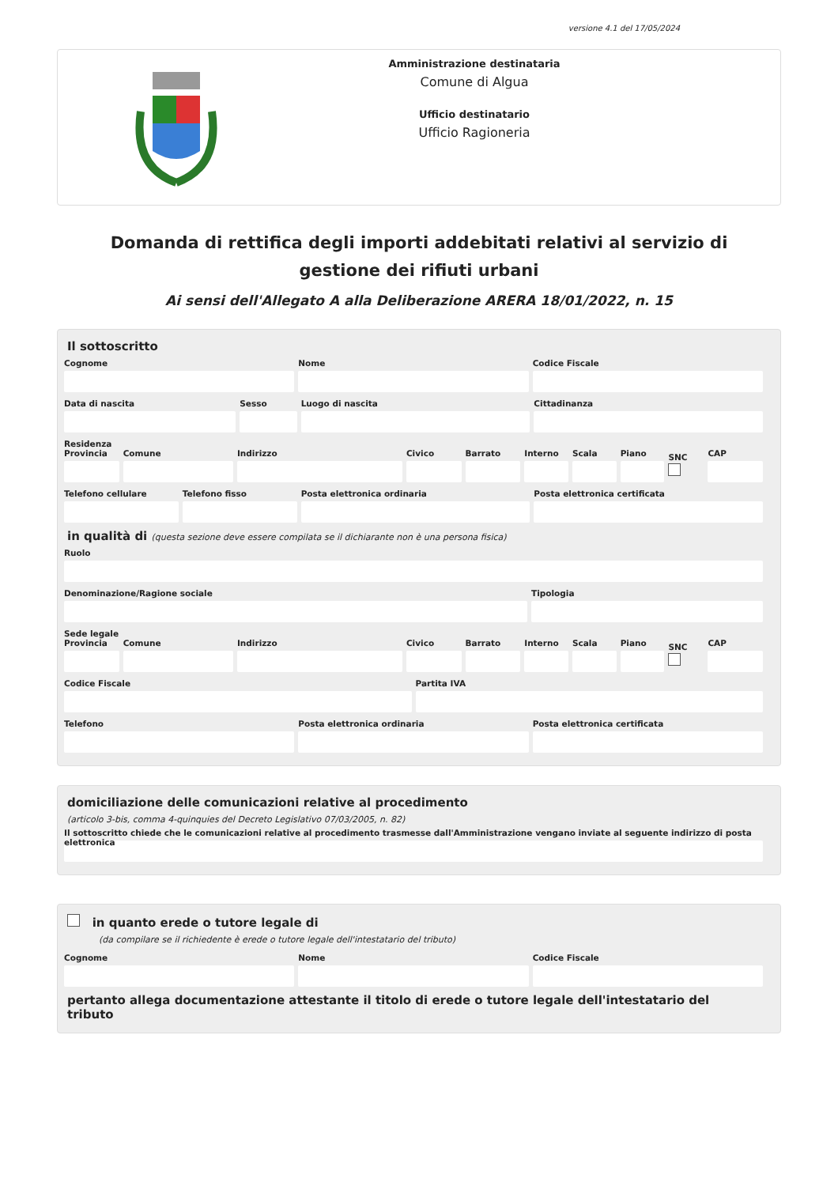versione 4.1 del 17/05/2024
Amministrazione destinataria
Comune di Algua
Ufficio destinatario
Ufficio Ragioneria
Domanda di rettifica degli importi addebitati relativi al servizio di gestione dei rifiuti urbani
Ai sensi dell'Allegato A alla Deliberazione ARERA 18/01/2022, n. 15
Il sottoscritto
Cognome Nome Codice Fiscale
Data di nascita Sesso Luogo di nascita Cittadinanza
Residenza
Provincia Comune Indirizzo Civico Barrato Interno Scala Piano
SNC
CAP
Telefono cellulare Telefono fisso Posta elettronica ordinaria Posta elettronica certificata
in qualità di (questa sezione deve essere compilata se il dichiarante non è una persona fisica)
Ruolo
Denominazione/Ragione sociale Tipologia
Sede legale
Provincia Comune Indirizzo Civico Barrato Interno Scala Piano
SNC
CAP
Codice Fiscale Partita IVA
Telefono Posta elettronica ordinaria Posta elettronica certificata
domiciliazione delle comunicazioni relative al procedimento
(articolo 3-bis, comma 4-quinquies del Decreto Legislativo 07/03/2005, n. 82)
Il sottoscritto chiede che le comunicazioni relative al procedimento trasmesse dall'Amministrazione vengano inviate al seguente indirizzo di posta elettronica
in quanto erede o tutore legale di
(da compilare se il richiedente è erede o tutore legale dell'intestatario del tributo)
Cognome Nome Codice Fiscale
pertanto allega documentazione attestante il titolo di erede o tutore legale dell'intestatario del tributo